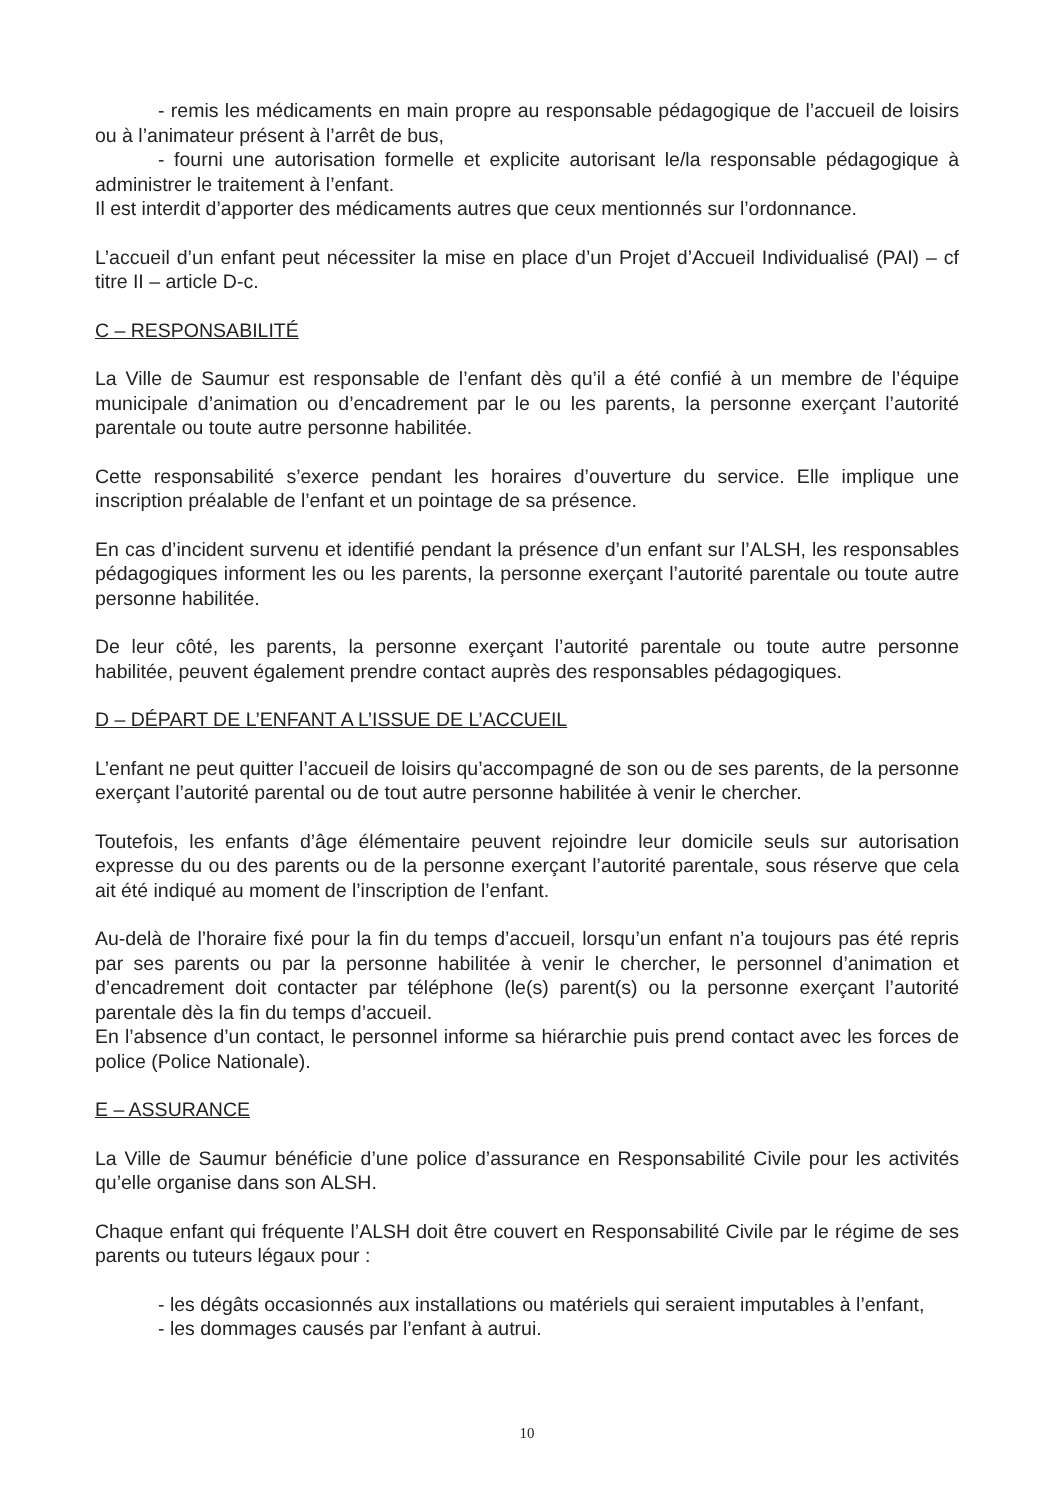- remis les médicaments en main propre au responsable pédagogique de l’accueil de loisirs ou à l’animateur présent à l’arrêt de bus,
- fourni une autorisation formelle et explicite autorisant le/la responsable pédagogique à administrer le traitement à l’enfant.
Il est interdit d’apporter des médicaments autres que ceux mentionnés sur l’ordonnance.
L’accueil d’un enfant peut nécessiter la mise en place d’un Projet d’Accueil Individualisé (PAI) – cf titre II – article D-c.
C – RESPONSABILITÉ
La Ville de Saumur est responsable de l’enfant dès qu’il a été confié à un membre de l’équipe municipale d’animation ou d’encadrement par le ou les parents, la personne exerçant l’autorité parentale ou toute autre personne habilitée.
Cette responsabilité s’exerce pendant les horaires d’ouverture du service. Elle implique une inscription préalable de l’enfant et un pointage de sa présence.
En cas d’incident survenu et identifié pendant la présence d’un enfant sur l’ALSH, les responsables pédagogiques informent les ou les parents, la personne exerçant l’autorité parentale ou toute autre personne habilitée.
De leur côté, les parents, la personne exerçant l’autorité parentale ou toute autre personne habilitée, peuvent également prendre contact auprès des responsables pédagogiques.
D – DÉPART DE L’ENFANT A L’ISSUE DE L’ACCUEIL
L’enfant ne peut quitter l’accueil de loisirs qu’accompagné de son ou de ses parents, de la personne exerçant l’autorité parental ou de tout autre personne habilitée à venir le chercher.
Toutefois, les enfants d’âge élémentaire peuvent rejoindre leur domicile seuls sur autorisation expresse du ou des parents ou de la personne exerçant l’autorité parentale, sous réserve que cela ait été indiqué au moment de l’inscription de l’enfant.
Au-delà de l’horaire fixé pour la fin du temps d’accueil, lorsqu’un enfant n’a toujours pas été repris par ses parents ou par la personne habilitée à venir le chercher, le personnel d’animation et d’encadrement doit contacter par téléphone (le(s) parent(s) ou la personne exerçant l’autorité parentale dès la fin du temps d’accueil.
En l’absence d’un contact, le personnel informe sa hiérarchie puis prend contact avec les forces de police (Police Nationale).
E – ASSURANCE
La Ville de Saumur bénéficie d’une police d’assurance en Responsabilité Civile pour les activités qu’elle organise dans son ALSH.
Chaque enfant qui fréquente l’ALSH doit être couvert en Responsabilité Civile par le régime de ses parents ou tuteurs légaux pour :
- les dégâts occasionnés aux installations ou matériels qui seraient imputables à l’enfant,
- les dommages causés par l’enfant à autrui.
10